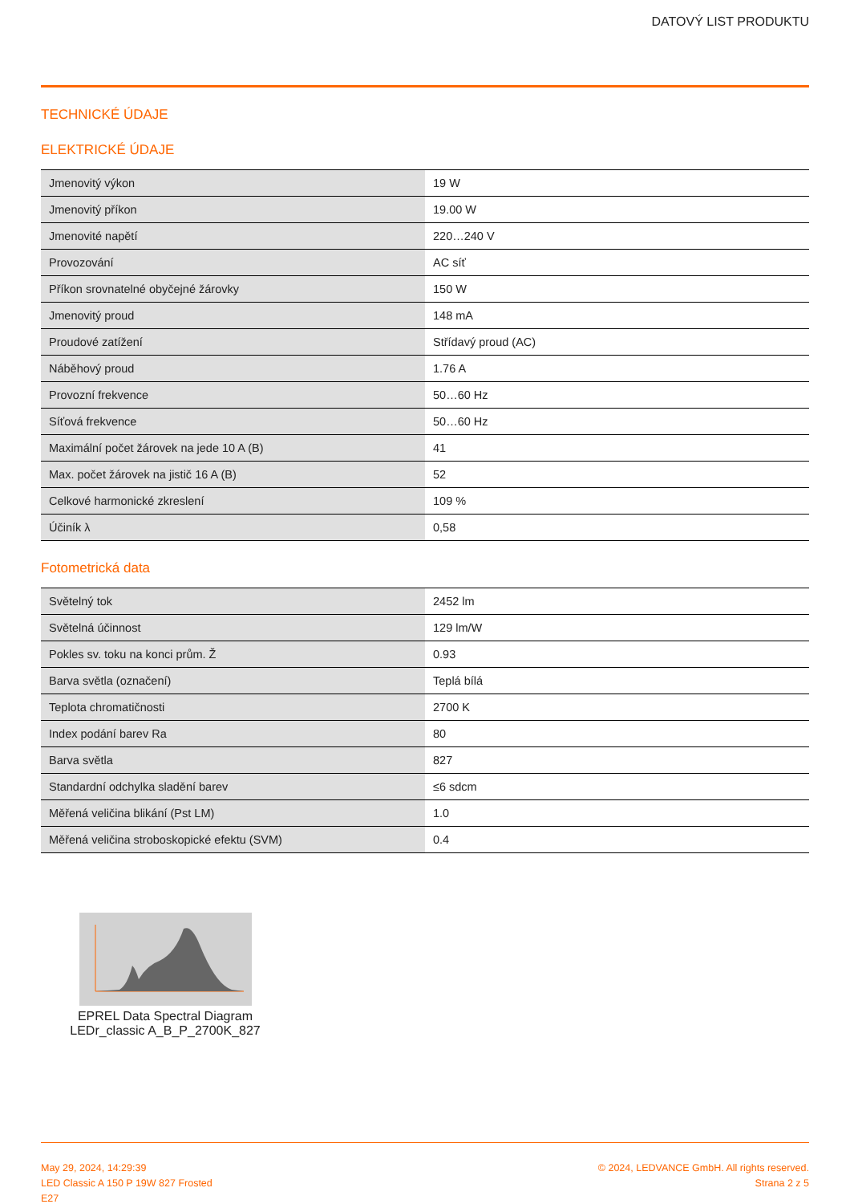DATOVÝ LIST PRODUKTU
TECHNICKÉ ÚDAJE
ELEKTRICKÉ ÚDAJE
| Jmenovitý výkon | 19 W |
| Jmenovitý příkon | 19.00 W |
| Jmenovité napětí | 220…240 V |
| Provozování | AC síť |
| Příkon srovnatelné obyčejné žárovky | 150 W |
| Jmenovitý proud | 148 mA |
| Proudové zatížení | Střídavý proud (AC) |
| Náběhový proud | 1.76 A |
| Provozní frekvence | 50…60 Hz |
| Síťová frekvence | 50…60 Hz |
| Maximální počet žárovek na jede 10 A (B) | 41 |
| Max. počet žárovek na jistič 16 A (B) | 52 |
| Celkové harmonické zkreslení | 109 % |
| Účiník λ | 0,58 |
Fotometrická data
| Světelný tok | 2452 lm |
| Světelná účinnost | 129 lm/W |
| Pokles sv. toku na konci prům. Ž | 0.93 |
| Barva světla (označení) | Teplá bílá |
| Teplota chromatičnosti | 2700 K |
| Index podání barev Ra | 80 |
| Barva světla | 827 |
| Standardní odchylka sladění barev | ≤6 sdcm |
| Měřená veličina blikání (Pst LM) | 1.0 |
| Měřená veličina stroboskopické efektu (SVM) | 0.4 |
EPREL Data Spectral Diagram
LEDr_classic A_B_P_2700K_827
May 29, 2024, 14:29:39
LED Classic A 150 P 19W 827 Frosted
E27
© 2024, LEDVANCE GmbH. All rights reserved.
Strana 2 z 5